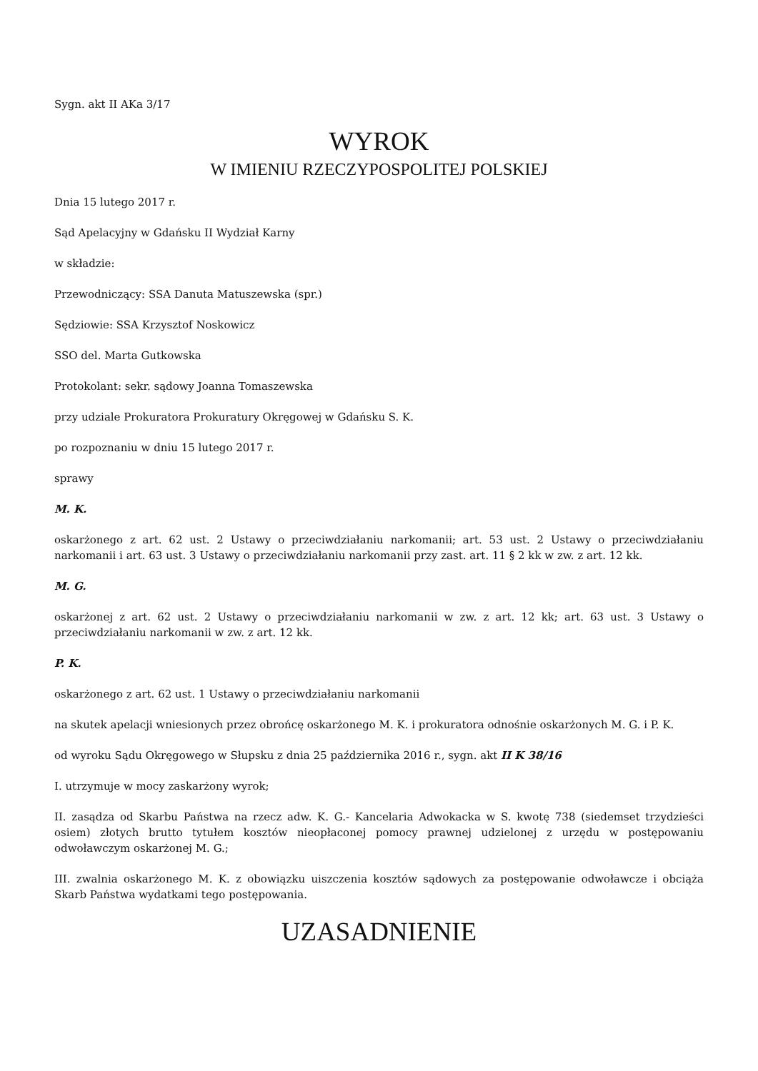Sygn. akt II AKa 3/17
WYROK
W IMIENIU RZECZYPOSPOLITEJ POLSKIEJ
Dnia 15 lutego 2017 r.
Sąd Apelacyjny w Gdańsku II Wydział Karny
w składzie:
Przewodniczący: SSA Danuta Matuszewska (spr.)
Sędziowie: SSA Krzysztof Noskowicz
SSO del. Marta Gutkowska
Protokolant: sekr. sądowy Joanna Tomaszewska
przy udziale Prokuratora Prokuratury Okręgowej w Gdańsku S. K.
po rozpoznaniu w dniu 15 lutego 2017 r.
sprawy
M. K.
oskarżonego z art. 62 ust. 2 Ustawy o przeciwdziałaniu narkomanii; art. 53 ust. 2 Ustawy o przeciwdziałaniu narkomanii i art. 63 ust. 3 Ustawy o przeciwdziałaniu narkomanii przy zast. art. 11 § 2 kk w zw. z art. 12 kk.
M. G.
oskarżonej z art. 62 ust. 2 Ustawy o przeciwdziałaniu narkomanii w zw. z art. 12 kk; art. 63 ust. 3 Ustawy o przeciwdziałaniu narkomanii w zw. z art. 12 kk.
P. K.
oskarżonego z art. 62 ust. 1 Ustawy o przeciwdziałaniu narkomanii
na skutek apelacji wniesionych przez obrońcę oskarżonego M. K. i prokuratora odnośnie oskarżonych M. G. i P. K.
od wyroku Sądu Okręgowego w Słupsku z dnia 25 października 2016 r., sygn. akt II K 38/16
I. utrzymuje w mocy zaskarżony wyrok;
II. zasądza od Skarbu Państwa na rzecz adw. K. G.- Kancelaria Adwokacka w S. kwotę 738 (siedemset trzydzieści osiem) złotych brutto tytułem kosztów nieopłaconej pomocy prawnej udzielonej z urzędu w postępowaniu odwoławczym oskarżonej M. G.;
III. zwalnia oskarżonego M. K. z obowiązku uiszczenia kosztów sądowych za postępowanie odwoławcze i obciąża Skarb Państwa wydatkami tego postępowania.
UZASADNIENIE